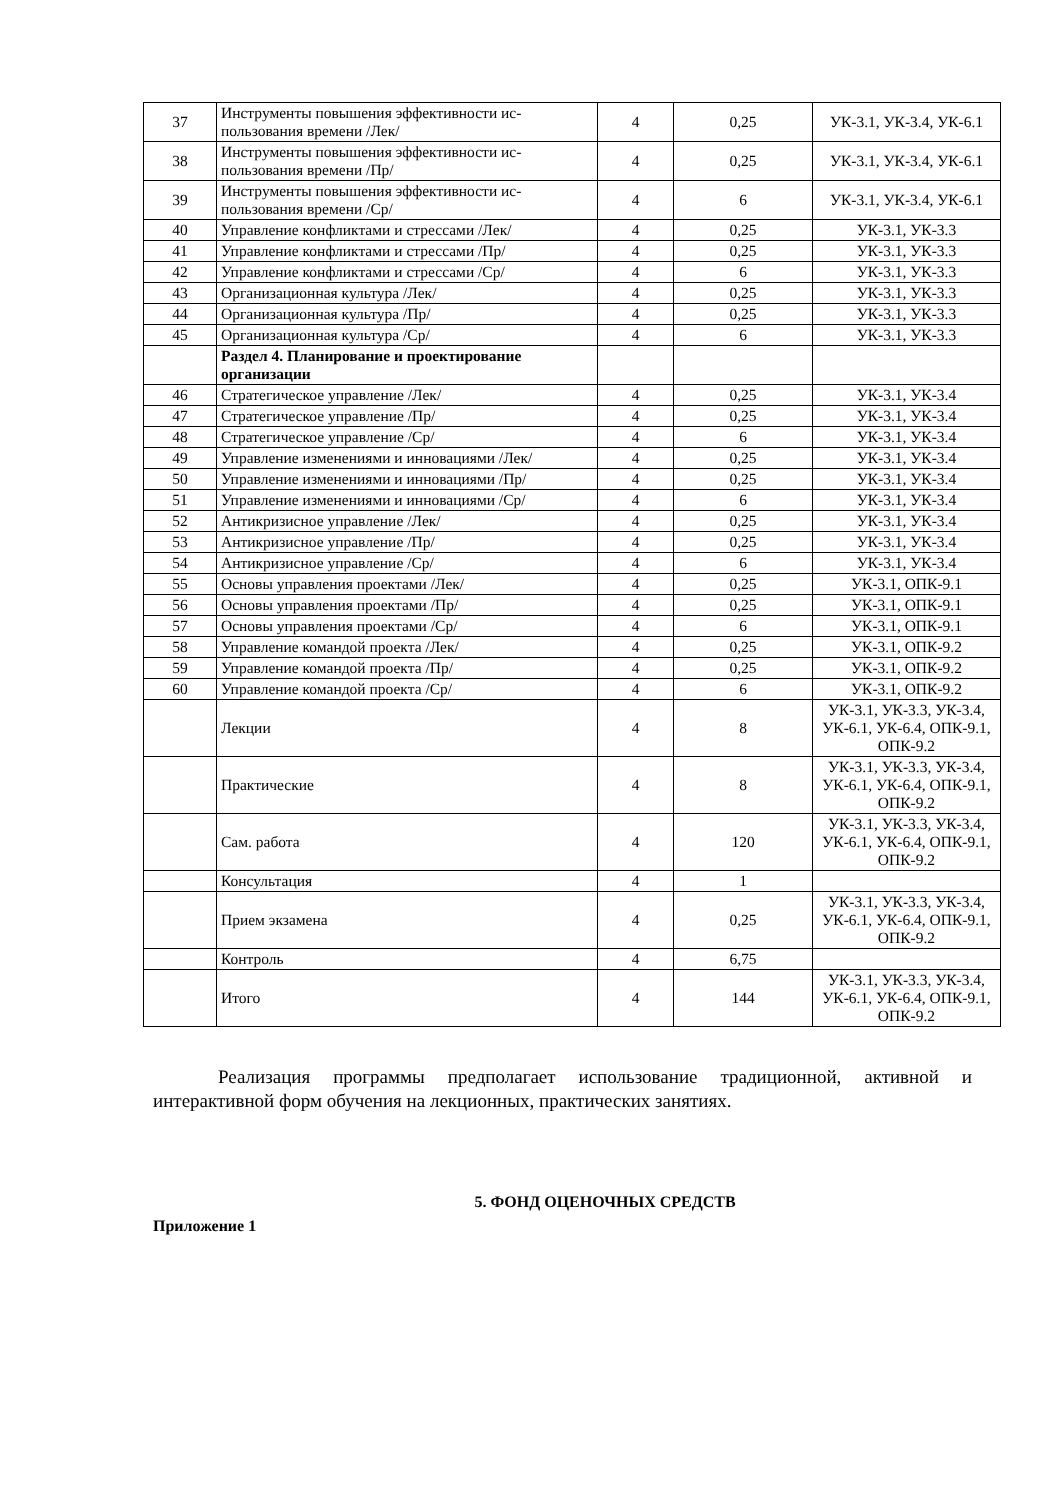| 37 | Инструменты повышения эффективности ис-пользования времени /Лек/ | 4 | 0,25 | УК-3.1, УК-3.4, УК-6.1 |
| 38 | Инструменты повышения эффективности ис-пользования времени /Пр/ | 4 | 0,25 | УК-3.1, УК-3.4, УК-6.1 |
| 39 | Инструменты повышения эффективности ис-пользования времени /Ср/ | 4 | 6 | УК-3.1, УК-3.4, УК-6.1 |
| 40 | Управление конфликтами и стрессами /Лек/ | 4 | 0,25 | УК-3.1, УК-3.3 |
| 41 | Управление конфликтами и стрессами /Пр/ | 4 | 0,25 | УК-3.1, УК-3.3 |
| 42 | Управление конфликтами и стрессами /Ср/ | 4 | 6 | УК-3.1, УК-3.3 |
| 43 | Организационная культура /Лек/ | 4 | 0,25 | УК-3.1, УК-3.3 |
| 44 | Организационная культура /Пр/ | 4 | 0,25 | УК-3.1, УК-3.3 |
| 45 | Организационная культура /Ср/ | 4 | 6 | УК-3.1, УК-3.3 |
| | Раздел 4. Планирование и проектирование организации | | | |
| 46 | Стратегическое управление /Лек/ | 4 | 0,25 | УК-3.1, УК-3.4 |
| 47 | Стратегическое управление /Пр/ | 4 | 0,25 | УК-3.1, УК-3.4 |
| 48 | Стратегическое управление /Ср/ | 4 | 6 | УК-3.1, УК-3.4 |
| 49 | Управление изменениями и инновациями /Лек/ | 4 | 0,25 | УК-3.1, УК-3.4 |
| 50 | Управление изменениями и инновациями /Пр/ | 4 | 0,25 | УК-3.1, УК-3.4 |
| 51 | Управление изменениями и инновациями /Ср/ | 4 | 6 | УК-3.1, УК-3.4 |
| 52 | Антикризисное управление /Лек/ | 4 | 0,25 | УК-3.1, УК-3.4 |
| 53 | Антикризисное управление /Пр/ | 4 | 0,25 | УК-3.1, УК-3.4 |
| 54 | Антикризисное управление /Ср/ | 4 | 6 | УК-3.1, УК-3.4 |
| 55 | Основы управления проектами /Лек/ | 4 | 0,25 | УК-3.1, ОПК-9.1 |
| 56 | Основы управления проектами /Пр/ | 4 | 0,25 | УК-3.1, ОПК-9.1 |
| 57 | Основы управления проектами /Ср/ | 4 | 6 | УК-3.1, ОПК-9.1 |
| 58 | Управление командой проекта /Лек/ | 4 | 0,25 | УК-3.1, ОПК-9.2 |
| 59 | Управление командой проекта /Пр/ | 4 | 0,25 | УК-3.1, ОПК-9.2 |
| 60 | Управление командой проекта /Ср/ | 4 | 6 | УК-3.1, ОПК-9.2 |
| | Лекции | 4 | 8 | УК-3.1, УК-3.3, УК-3.4, УК-6.1, УК-6.4, ОПК-9.1, ОПК-9.2 |
| | Практические | 4 | 8 | УК-3.1, УК-3.3, УК-3.4, УК-6.1, УК-6.4, ОПК-9.1, ОПК-9.2 |
| | Сам. работа | 4 | 120 | УК-3.1, УК-3.3, УК-3.4, УК-6.1, УК-6.4, ОПК-9.1, ОПК-9.2 |
| | Консультация | 4 | 1 | |
| | Прием экзамена | 4 | 0,25 | УК-3.1, УК-3.3, УК-3.4, УК-6.1, УК-6.4, ОПК-9.1, ОПК-9.2 |
| | Контроль | 4 | 6,75 | |
| | Итого | 4 | 144 | УК-3.1, УК-3.3, УК-3.4, УК-6.1, УК-6.4, ОПК-9.1, ОПК-9.2 |
Реализация программы предполагает использование традиционной, активной и интерактивной форм обучения на лекционных, практических занятиях.
5. ФОНД ОЦЕНОЧНЫХ СРЕДСТВ
Приложение 1